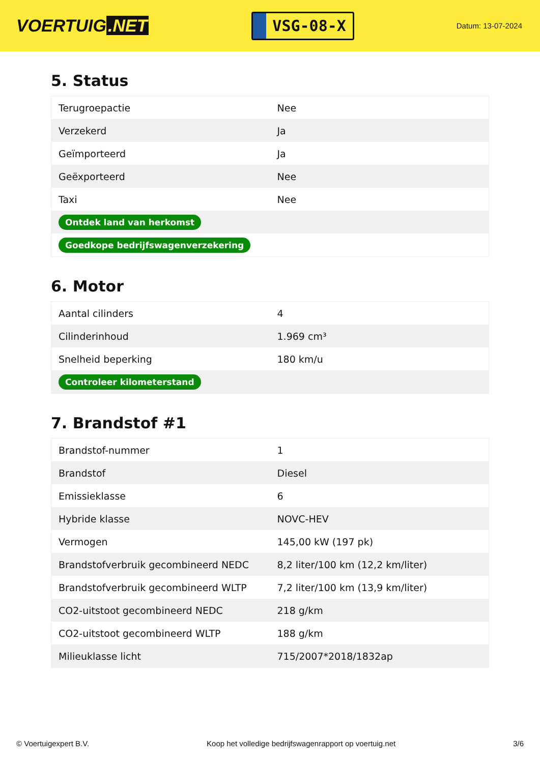VOERTUIG.NET
VSG-08-X
Datum: 13-07-2024
5. Status
| Terugroepactie | Nee |
| Verzekerd | Ja |
| Geïmporteerd | Ja |
| Geëxporteerd | Nee |
| Taxi | Nee |
| Ontdek land van herkomst | |
| Goedkope bedrijfswagenverzekering | |
6. Motor
| Aantal cilinders | 4 |
| Cilinderinhoud | 1.969 cm³ |
| Snelheid beperking | 180 km/u |
| Controleer kilometerstand | |
7. Brandstof #1
| Brandstof-nummer | 1 |
| Brandstof | Diesel |
| Emissieklasse | 6 |
| Hybride klasse | NOVC-HEV |
| Vermogen | 145,00 kW (197 pk) |
| Brandstofverbruik gecombineerd NEDC | 8,2 liter/100 km (12,2 km/liter) |
| Brandstofverbruik gecombineerd WLTP | 7,2 liter/100 km (13,9 km/liter) |
| CO2-uitstoot gecombineerd NEDC | 218 g/km |
| CO2-uitstoot gecombineerd WLTP | 188 g/km |
| Milieuklasse licht | 715/2007*2018/1832ap |
© Voertuigexpert B.V. Koop het volledige bedrijfswagenrapport op voertuig.net 3/6